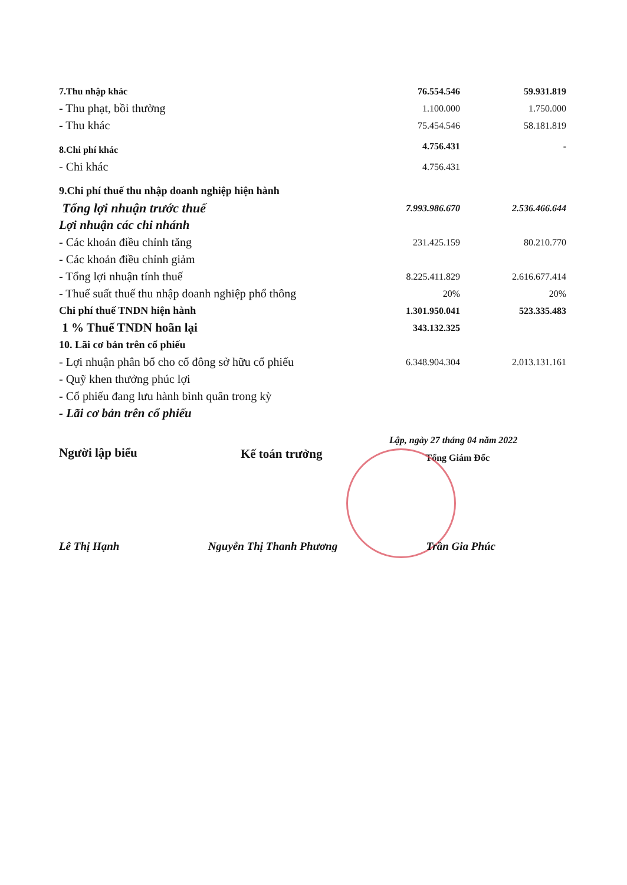| 7.Thu nhập khác | 76.554.546 | 59.931.819 |
| - Thu phạt, bồi thường | 1.100.000 | 1.750.000 |
| - Thu khác | 75.454.546 | 58.181.819 |
| 8.Chi phí khác | 4.756.431 | - |
| - Chi khác | 4.756.431 | |
| 9.Chi phí thuế thu nhập doanh nghiệp hiện hành | | |
| Tổng lợi nhuận trước thuế | 7.993.986.670 | 2.536.466.644 |
| Lợi nhuận các chi nhánh | | |
| - Các khoản điều chỉnh tăng | 231.425.159 | 80.210.770 |
| - Các khoản điều chỉnh giảm | | |
| - Tổng lợi nhuận tính thuế | 8.225.411.829 | 2.616.677.414 |
| - Thuế suất thuế thu nhập doanh nghiệp phổ thông | 20% | 20% |
| Chi phí thuế TNDN hiện hành | 1.301.950.041 | 523.335.483 |
| 1 % Thuế TNDN hoãn lại | 343.132.325 | |
| 10. Lãi cơ bản trên cổ phiếu | | |
| - Lợi nhuận phân bổ cho cổ đông sở hữu cổ phiếu | 6.348.904.304 | 2.013.131.161 |
| - Quỹ khen thưởng phúc lợi | | |
| - Cổ phiếu đang lưu hành bình quân trong kỳ | | |
| - Lãi cơ bản trên cổ phiếu | | |
Lập, ngày 27 tháng 04 năm 2022
Người lập biểu Kế toán trưởng
Tổng Giám Đốc
Lê Thị Hạnh Nguyễn Thị Thanh Phương Trần Gia Phúc